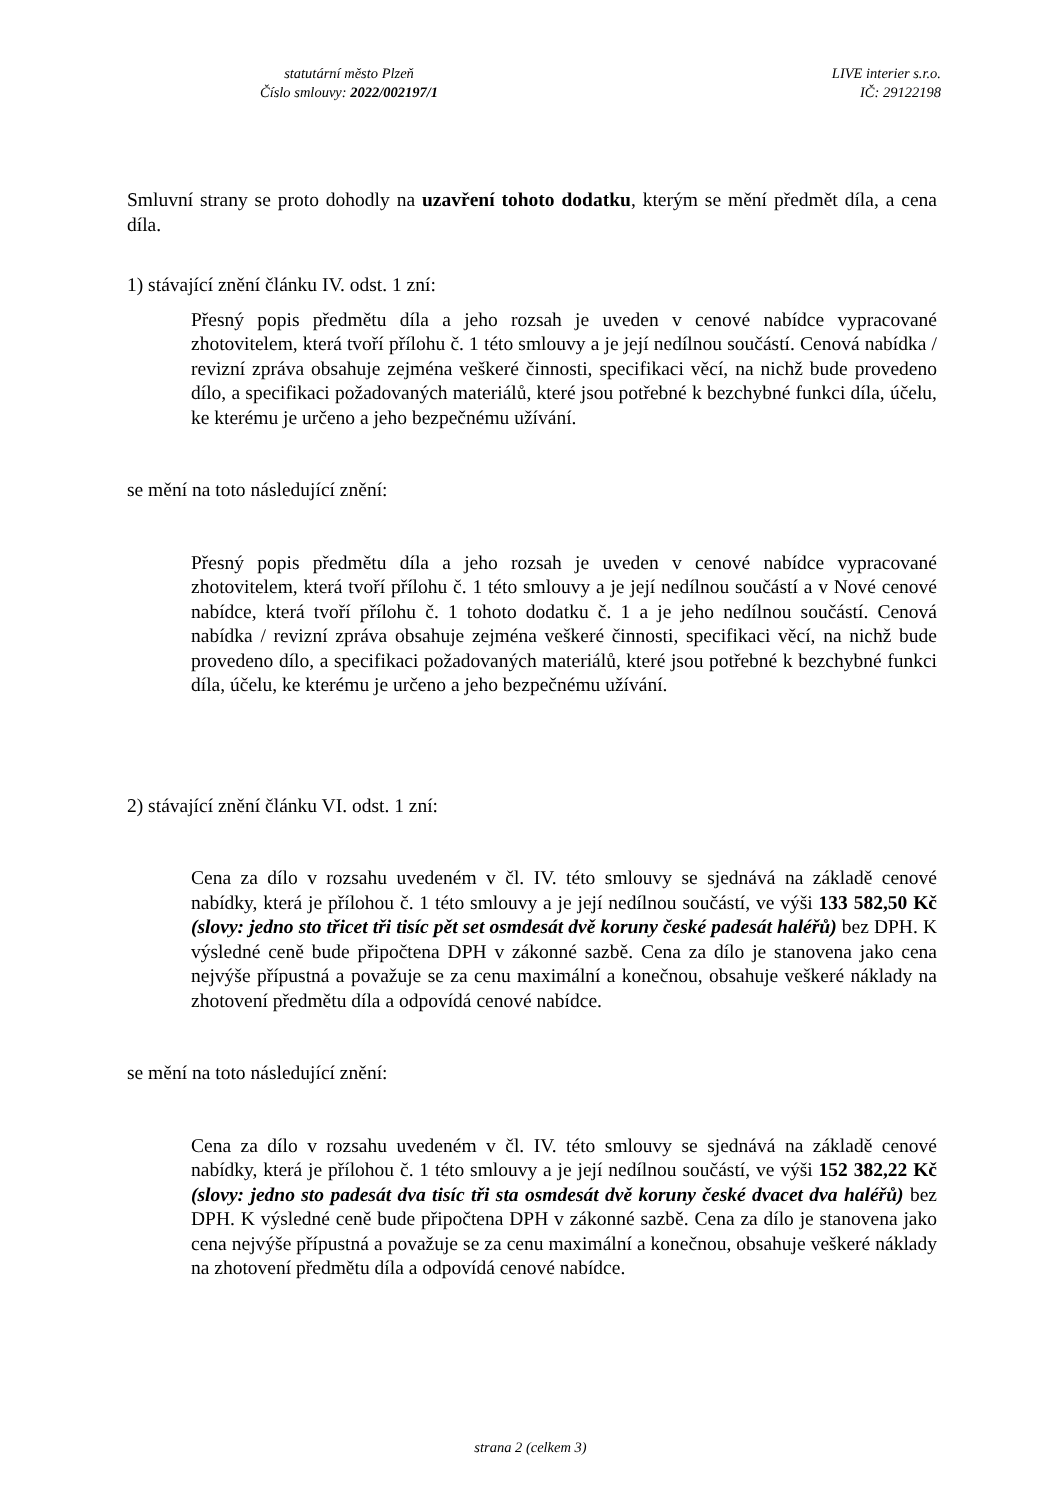statutární město Plzeň
Číslo smlouvy: 2022/002197/1
LIVE interier s.r.o.
IČ: 29122198
Smluvní strany se proto dohodly na uzavření tohoto dodatku, kterým se mění předmět díla, a cena díla.
1) stávající znění článku IV. odst. 1 zní:
Přesný popis předmětu díla a jeho rozsah je uveden v cenové nabídce vypracované zhotovitelem, která tvoří přílohu č. 1 této smlouvy a je její nedílnou součástí. Cenová nabídka / revizní zpráva obsahuje zejména veškeré činnosti, specifikaci věcí, na nichž bude provedeno dílo, a specifikaci požadovaných materiálů, které jsou potřebné k bezchybné funkci díla, účelu, ke kterému je určeno a jeho bezpečnému užívání.
se mění na toto následující znění:
Přesný popis předmětu díla a jeho rozsah je uveden v cenové nabídce vypracované zhotovitelem, která tvoří přílohu č. 1 této smlouvy a je její nedílnou součástí a v Nové cenové nabídce, která tvoří přílohu č. 1 tohoto dodatku č. 1 a je jeho nedílnou součástí. Cenová nabídka / revizní zpráva obsahuje zejména veškeré činnosti, specifikaci věcí, na nichž bude provedeno dílo, a specifikaci požadovaných materiálů, které jsou potřebné k bezchybné funkci díla, účelu, ke kterému je určeno a jeho bezpečnému užívání.
2) stávající znění článku VI. odst. 1 zní:
Cena za dílo v rozsahu uvedeném v čl. IV. této smlouvy se sjednává na základě cenové nabídky, která je přílohou č. 1 této smlouvy a je její nedílnou součástí, ve výši 133 582,50 Kč (slovy: jedno sto třicet tři tisíc pět set osmdesát dvě koruny české padesát haléřů) bez DPH. K výsledné ceně bude připočtena DPH v zákonné sazbě. Cena za dílo je stanovena jako cena nejvýše přípustná a považuje se za cenu maximální a konečnou, obsahuje veškeré náklady na zhotovení předmětu díla a odpovídá cenové nabídce.
se mění na toto následující znění:
Cena za dílo v rozsahu uvedeném v čl. IV. této smlouvy se sjednává na základě cenové nabídky, která je přílohou č. 1 této smlouvy a je její nedílnou součástí, ve výši 152 382,22 Kč (slovy: jedno sto padesát dva tisíc tři sta osmdesát dvě koruny české dvacet dva haléřů) bez DPH. K výsledné ceně bude připočtena DPH v zákonné sazbě. Cena za dílo je stanovena jako cena nejvýše přípustná a považuje se za cenu maximální a konečnou, obsahuje veškeré náklady na zhotovení předmětu díla a odpovídá cenové nabídce.
strana 2 (celkem 3)